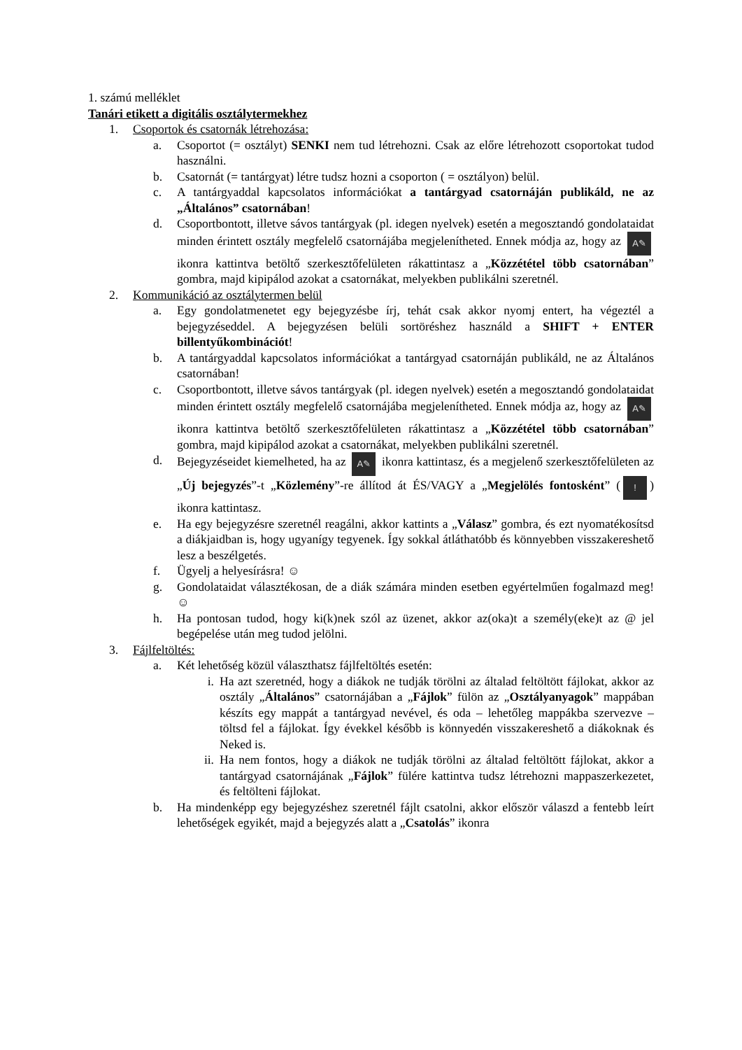1. számú melléklet
Tanári etikett a digitális osztálytermekhez
1. Csoportok és csatornák létrehozása:
a. Csoportot (= osztályt) SENKI nem tud létrehozni. Csak az előre létrehozott csoportokat tudod használni.
b. Csatornát (= tantárgyat) létre tudsz hozni a csoporton ( = osztályon) belül.
c. A tantárgyaddal kapcsolatos információkat a tantárgyad csatornáján publikáld, ne az „Általános” csatornában!
d. Csoportbontott, illetve sávos tantárgyak (pl. idegen nyelvek) esetén a megosztandó gondolataidat minden érintett osztály megfelelő csatornájába megjelenítheted. Ennek módja az, hogy az A✎ ikonra kattintva betöltő szerkesztőfelületen rákattintasz a „Közzététel több csatornában” gombra, majd kipipálod azokat a csatornákat, melyekben publikálni szeretnél.
2. Kommunikáció az osztálytermen belül
a. Egy gondolatmenetet egy bejegyzésbe írj, tehát csak akkor nyomj entert, ha végeztél a bejegyzéseddel. A bejegyzésen belüli sortöréshez használd a SHIFT + ENTER billentyűkombinációt!
b. A tantárgyaddal kapcsolatos információkat a tantárgyad csatornáján publikáld, ne az Általános csatornában!
c. Csoportbontott, illetve sávos tantárgyak (pl. idegen nyelvek) esetén a megosztandó gondolataidat minden érintett osztály megfelelő csatornájába megjelenítheted. Ennek módja az, hogy az A✎ ikonra kattintva betöltő szerkesztőfelületen rákattintasz a „Közzététel több csatornában” gombra, majd kipipálod azokat a csatornákat, melyekben publikálni szeretnél.
d. Bejegyzéseidet kiemelheted, ha az A✎ ikonra kattintasz, és a megjelenő szerkesztőfelületen az „Új bejegyzés”-t „Közlemény”-re állítod át ÉS/VAGY a „Megjelölés fontosként” (!) ikonra kattintasz.
e. Ha egy bejegyzésre szeretnél reagálni, akkor kattints a „Válasz” gombra, és ezt nyomatékosítsd a diákjaidban is, hogy ugyanígy tegyenek. Így sokkal átláthatóbb és könnyebben visszakereshető lesz a beszélgetés.
f. Ügyelj a helyesírásra! ☺
g. Gondolataidat választékosan, de a diák számára minden esetben egyértelműen fogalmazd meg! ☺
h. Ha pontosan tudod, hogy ki(k)nek szól az üzenet, akkor az(oka)t a személy(eke)t az @ jel begépelése után meg tudod jelölni.
3. Fájlfeltöltés:
a. Két lehetőség közül választhatsz fájlfeltöltés esetén:
i. Ha azt szeretnéd, hogy a diákok ne tudják törölni az általad feltöltött fájlokat, akkor az osztály „Általános” csatornájában a „Fájlok” fülön az „Osztályanyagok” mappában készíts egy mappát a tantárgyad nevével, és oda – lehetőleg mappákba szervezve – töltsd fel a fájlokat. Így évekkel később is könnyedén visszakereshető a diákoknak és Neked is.
ii. Ha nem fontos, hogy a diákok ne tudják törölni az általad feltöltött fájlokat, akkor a tantárgyad csatornájának „Fájlok” fülére kattintva tudsz létrehozni mappaszerkezetet, és feltölteni fájlokat.
b. Ha mindenképp egy bejegyzéshez szeretnél fájlt csatolni, akkor először válaszd a fentebb leírt lehetőségek egyikét, majd a bejegyzés alatt a „Csatolás” ikonra